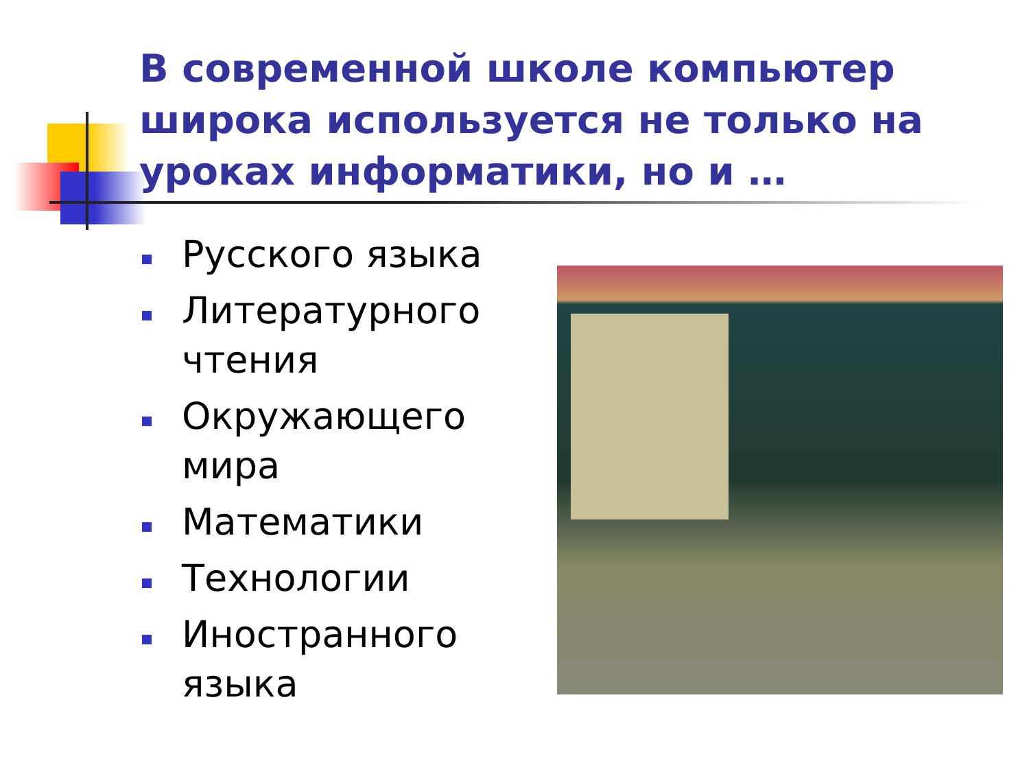В современной школе компьютер широка используется не только на уроках информатики, но и …
Русского языка
Литературного чтения
Окружающего мира
Математики
Технологии
Иностранного языка